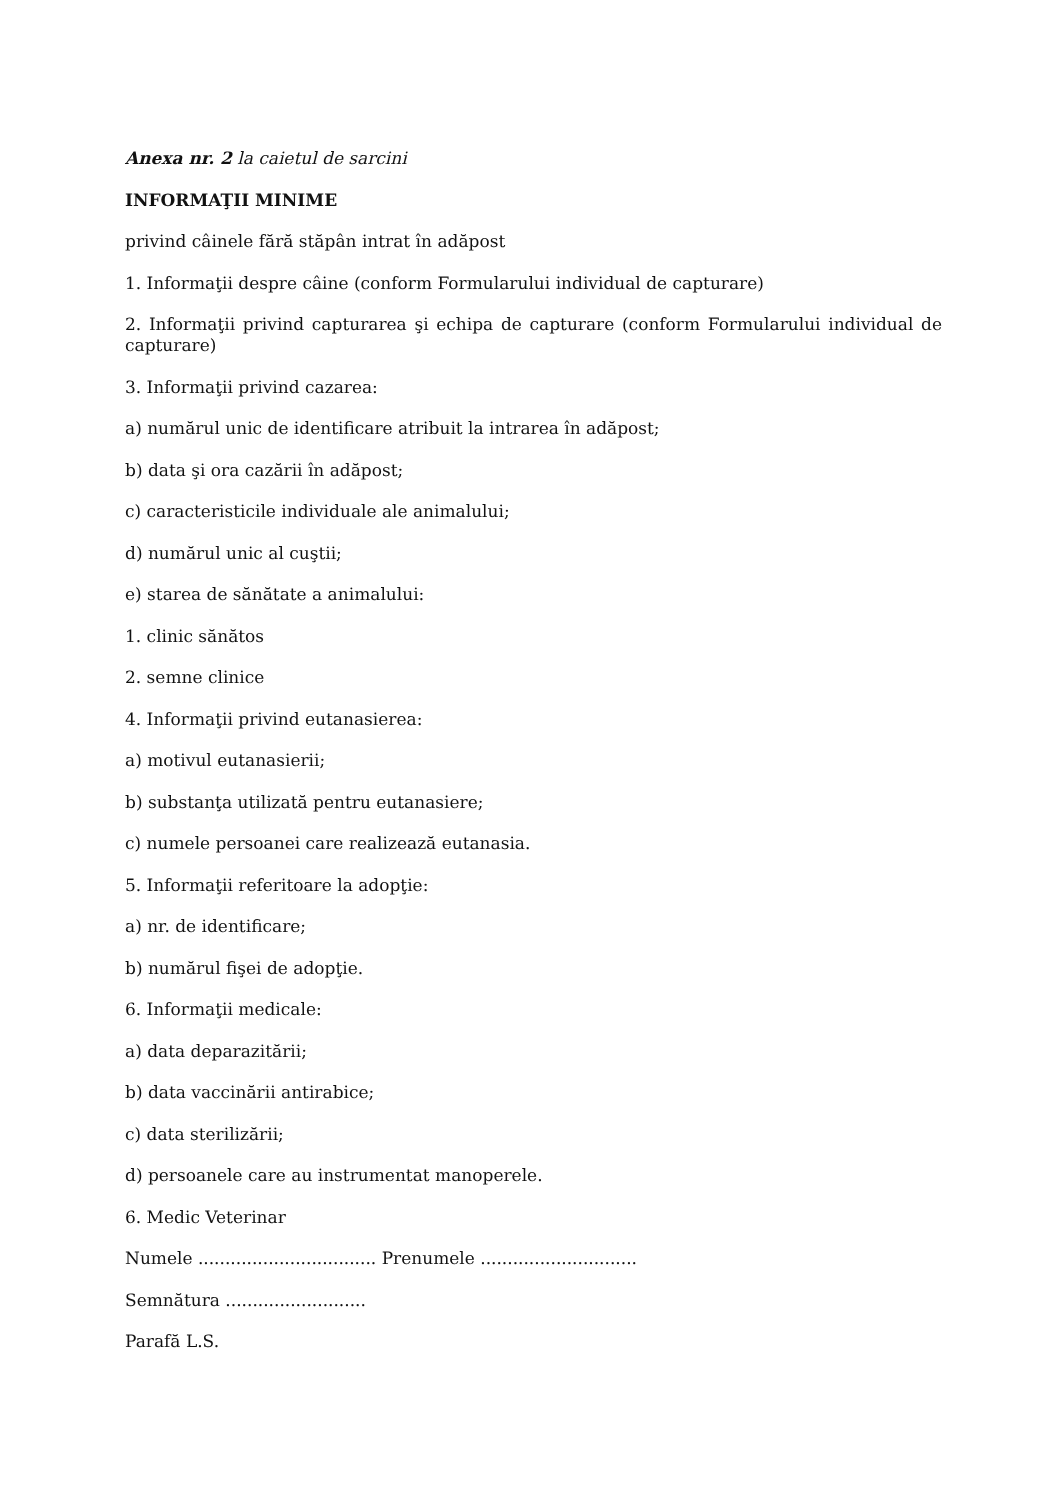Anexa nr. 2 la caietul de sarcini
INFORMAŢII MINIME
privind câinele fără stăpân intrat în adăpost
1. Informaţii despre câine (conform Formularului individual de capturare)
2. Informaţii privind capturarea şi echipa de capturare (conform Formularului individual de capturare)
3. Informaţii privind cazarea:
a) numărul unic de identificare atribuit la intrarea în adăpost;
b) data şi ora cazării în adăpost;
c) caracteristicile individuale ale animalului;
d) numărul unic al cuştii;
e) starea de sănătate a animalului:
1. clinic sănătos
2. semne clinice
4. Informaţii privind eutanasierea:
a) motivul eutanasierii;
b) substanţa utilizată pentru eutanasiere;
c) numele persoanei care realizează eutanasia.
5. Informaţii referitoare la adopţie:
a) nr. de identificare;
b) numărul fişei de adopţie.
6. Informaţii medicale:
a) data deparazitării;
b) data vaccinării antirabice;
c) data sterilizării;
d) persoanele care au instrumentat manoperele.
6. Medic Veterinar
Numele ................................. Prenumele .............................
Semnătura ..........................
Parafă L.S.